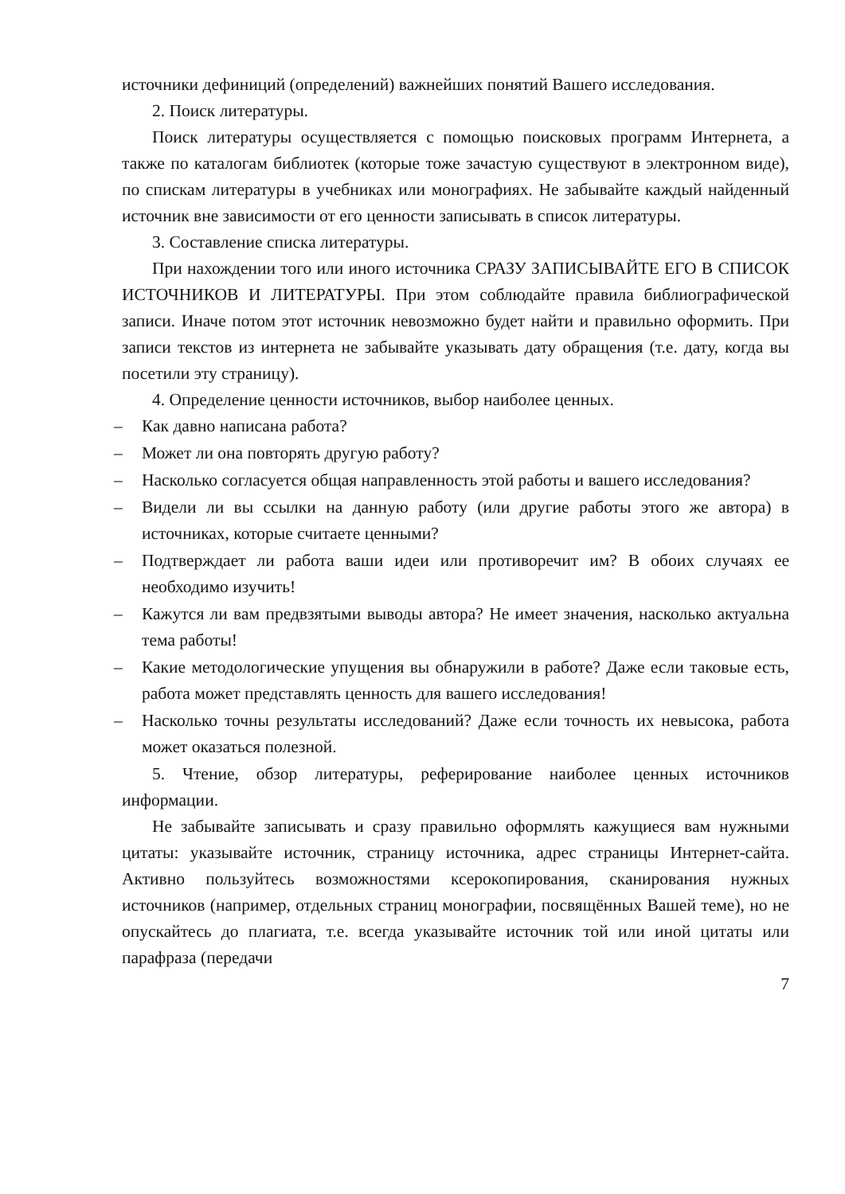источники дефиниций (определений) важнейших понятий Вашего исследования.
2. Поиск литературы.
Поиск литературы осуществляется с помощью поисковых программ Интернета, а также по каталогам библиотек (которые тоже зачастую существуют в электронном виде), по спискам литературы в учебниках или монографиях. Не забывайте каждый найденный источник вне зависимости от его ценности записывать в список литературы.
3. Составление списка литературы.
При нахождении того или иного источника СРАЗУ ЗАПИСЫВАЙТЕ ЕГО В СПИСОК ИСТОЧНИКОВ И ЛИТЕРАТУРЫ. При этом соблюдайте правила библиографической записи. Иначе потом этот источник невозможно будет найти и правильно оформить. При записи текстов из интернета не забывайте указывать дату обращения (т.е. дату, когда вы посетили эту страницу).
4. Определение ценности источников, выбор наиболее ценных.
– Как давно написана работа?
– Может ли она повторять другую работу?
– Насколько согласуется общая направленность этой работы и вашего исследования?
– Видели ли вы ссылки на данную работу (или другие работы этого же автора) в источниках, которые считаете ценными?
– Подтверждает ли работа ваши идеи или противоречит им? В обоих случаях ее необходимо изучить!
– Кажутся ли вам предвзятыми выводы автора? Не имеет значения, насколько актуальна тема работы!
– Какие методологические упущения вы обнаружили в работе? Даже если таковые есть, работа может представлять ценность для вашего исследования!
– Насколько точны результаты исследований? Даже если точность их невысока, работа может оказаться полезной.
5. Чтение, обзор литературы, реферирование наиболее ценных источников информации.
Не забывайте записывать и сразу правильно оформлять кажущиеся вам нужными цитаты: указывайте источник, страницу источника, адрес страницы Интернет-сайта. Активно пользуйтесь возможностями ксерокопирования, сканирования нужных источников (например, отдельных страниц монографии, посвящённых Вашей теме), но не опускайтесь до плагиата, т.е. всегда указывайте источник той или иной цитаты или парафраза (передачи
7